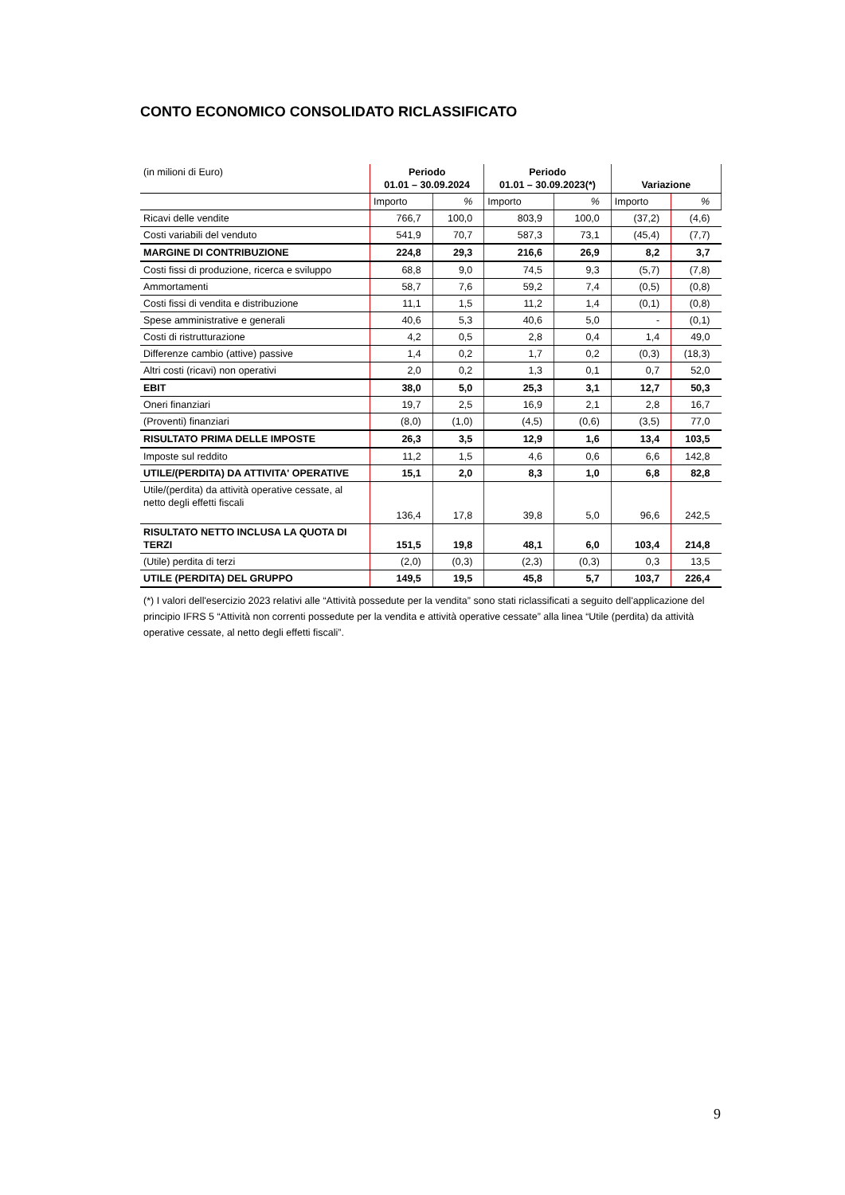CONTO ECONOMICO CONSOLIDATO RICLASSIFICATO
| (in milioni di Euro) | Periodo 01.01 – 30.09.2024 | | Periodo 01.01 – 30.09.2023(*) | | Variazione | |
| | Importo | % | Importo | % | Importo | % |
| Ricavi delle vendite | 766,7 | 100,0 | 803,9 | 100,0 | (37,2) | (4,6) |
| Costi variabili del venduto | 541,9 | 70,7 | 587,3 | 73,1 | (45,4) | (7,7) |
| MARGINE DI CONTRIBUZIONE | 224,8 | 29,3 | 216,6 | 26,9 | 8,2 | 3,7 |
| Costi fissi di produzione, ricerca e sviluppo | 68,8 | 9,0 | 74,5 | 9,3 | (5,7) | (7,8) |
| Ammortamenti | 58,7 | 7,6 | 59,2 | 7,4 | (0,5) | (0,8) |
| Costi fissi di vendita e distribuzione | 11,1 | 1,5 | 11,2 | 1,4 | (0,1) | (0,8) |
| Spese amministrative e generali | 40,6 | 5,3 | 40,6 | 5,0 | - | (0,1) |
| Costi di ristrutturazione | 4,2 | 0,5 | 2,8 | 0,4 | 1,4 | 49,0 |
| Differenze cambio (attive) passive | 1,4 | 0,2 | 1,7 | 0,2 | (0,3) | (18,3) |
| Altri costi (ricavi) non operativi | 2,0 | 0,2 | 1,3 | 0,1 | 0,7 | 52,0 |
| EBIT | 38,0 | 5,0 | 25,3 | 3,1 | 12,7 | 50,3 |
| Oneri finanziari | 19,7 | 2,5 | 16,9 | 2,1 | 2,8 | 16,7 |
| (Proventi) finanziari | (8,0) | (1,0) | (4,5) | (0,6) | (3,5) | 77,0 |
| RISULTATO PRIMA DELLE IMPOSTE | 26,3 | 3,5 | 12,9 | 1,6 | 13,4 | 103,5 |
| Imposte sul reddito | 11,2 | 1,5 | 4,6 | 0,6 | 6,6 | 142,8 |
| UTILE/(PERDITA) DA ATTIVITA' OPERATIVE | 15,1 | 2,0 | 8,3 | 1,0 | 6,8 | 82,8 |
| Utile/(perdita) da attività operative cessate, al netto degli effetti fiscali | 136,4 | 17,8 | 39,8 | 5,0 | 96,6 | 242,5 |
| RISULTATO NETTO INCLUSA LA QUOTA DI TERZI | 151,5 | 19,8 | 48,1 | 6,0 | 103,4 | 214,8 |
| (Utile) perdita di terzi | (2,0) | (0,3) | (2,3) | (0,3) | 0,3 | 13,5 |
| UTILE (PERDITA) DEL GRUPPO | 149,5 | 19,5 | 45,8 | 5,7 | 103,7 | 226,4 |
(*) I valori dell'esercizio 2023 relativi alle “Attività possedute per la vendita” sono stati riclassificati a seguito dell'applicazione del principio IFRS 5 “Attività non correnti possedute per la vendita e attività operative cessate” alla linea “Utile (perdita) da attività operative cessate, al netto degli effetti fiscali”.
9